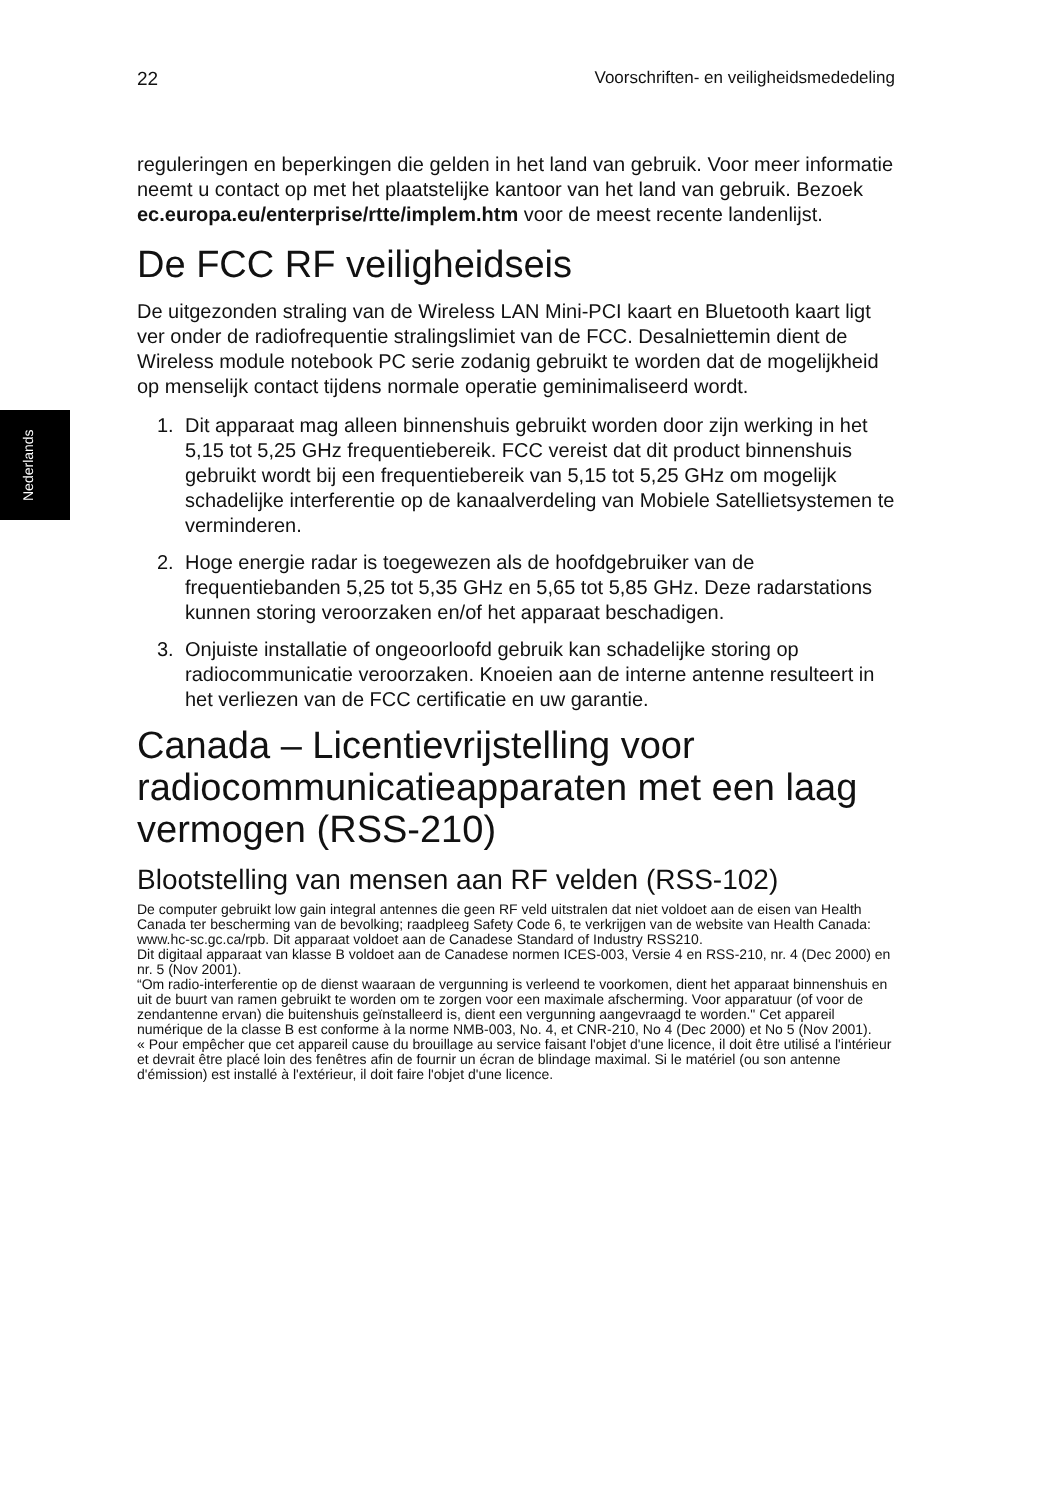Nederlands
22 Voorschriften- en veiligheidsmededeling
reguleringen en beperkingen die gelden in het land van gebruik. Voor meer informatie neemt u contact op met het plaatstelijke kantoor van het land van gebruik. Bezoek ec.europa.eu/enterprise/rtte/implem.htm voor de meest recente landenlijst.
De FCC RF veiligheidseis
De uitgezonden straling van de Wireless LAN Mini-PCI kaart en Bluetooth kaart ligt ver onder de radiofrequentie stralingslimiet van de FCC. Desalniettemin dient de Wireless module notebook PC serie zodanig gebruikt te worden dat de mogelijkheid op menselijk contact tijdens normale operatie geminimaliseerd wordt.
1. Dit apparaat mag alleen binnenshuis gebruikt worden door zijn werking in het 5,15 tot 5,25 GHz frequentiebereik. FCC vereist dat dit product binnenshuis gebruikt wordt bij een frequentiebereik van 5,15 tot 5,25 GHz om mogelijk schadelijke interferentie op de kanaalverdeling van Mobiele Satellietsystemen te verminderen.
2. Hoge energie radar is toegewezen als de hoofdgebruiker van de frequentiebanden 5,25 tot 5,35 GHz en 5,65 tot 5,85 GHz. Deze radarstations kunnen storing veroorzaken en/of het apparaat beschadigen.
3. Onjuiste installatie of ongeoorloofd gebruik kan schadelijke storing op radiocommunicatie veroorzaken. Knoeien aan de interne antenne resulteert in het verliezen van de FCC certificatie en uw garantie.
Canada – Licentievrijstelling voor radiocommunicatieapparaten met een laag vermogen (RSS-210)
Blootstelling van mensen aan RF velden (RSS-102)
De computer gebruikt low gain integral antennes die geen RF veld uitstralen dat niet voldoet aan de eisen van Health Canada ter bescherming van de bevolking; raadpleeg Safety Code 6, te verkrijgen van de website van Health Canada: www.hc-sc.gc.ca/rpb. Dit apparaat voldoet aan de Canadese Standard of Industry RSS210.
Dit digitaal apparaat van klasse B voldoet aan de Canadese normen ICES-003, Versie 4 en RSS-210, nr. 4 (Dec 2000) en nr. 5 (Nov 2001).
“Om radio-interferentie op de dienst waaraan de vergunning is verleend te voorkomen, dient het apparaat binnenshuis en uit de buurt van ramen gebruikt te worden om te zorgen voor een maximale afscherming. Voor apparatuur (of voor de zendantenne ervan) die buitenshuis geïnstalleerd is, dient een vergunning aangevraagd te worden." Cet appareil numérique de la classe B est conforme à la norme NMB-003, No. 4, et CNR-210, No 4 (Dec 2000) et No 5 (Nov 2001).
« Pour empêcher que cet appareil cause du brouillage au service faisant l'objet d'une licence, il doit être utilisé a l'intérieur et devrait être placé loin des fenêtres afin de fournir un écran de blindage maximal. Si le matériel (ou son antenne d'émission) est installé à l'extérieur, il doit faire l'objet d'une licence.